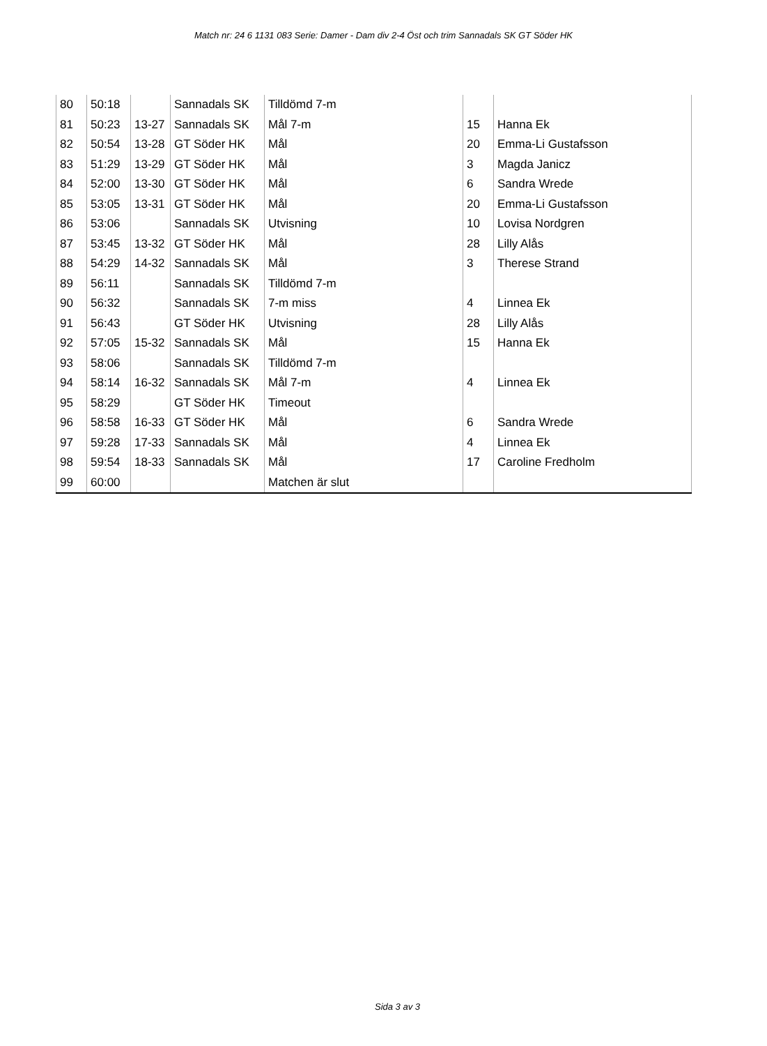Match nr: 24 6 1131 083 Serie: Damer - Dam div 2-4 Öst och trim Sannadals SK GT Söder HK
| 80 | 50:18 | | Sannadals SK | Tilldömd 7-m | | |
| 81 | 50:23 | 13-27 | Sannadals SK | Mål 7-m | 15 | Hanna Ek |
| 82 | 50:54 | 13-28 | GT Söder HK | Mål | 20 | Emma-Li Gustafsson |
| 83 | 51:29 | 13-29 | GT Söder HK | Mål | 3 | Magda Janicz |
| 84 | 52:00 | 13-30 | GT Söder HK | Mål | 6 | Sandra Wrede |
| 85 | 53:05 | 13-31 | GT Söder HK | Mål | 20 | Emma-Li Gustafsson |
| 86 | 53:06 | | Sannadals SK | Utvisning | 10 | Lovisa Nordgren |
| 87 | 53:45 | 13-32 | GT Söder HK | Mål | 28 | Lilly Alås |
| 88 | 54:29 | 14-32 | Sannadals SK | Mål | 3 | Therese Strand |
| 89 | 56:11 | | Sannadals SK | Tilldömd 7-m | | |
| 90 | 56:32 | | Sannadals SK | 7-m miss | 4 | Linnea Ek |
| 91 | 56:43 | | GT Söder HK | Utvisning | 28 | Lilly Alås |
| 92 | 57:05 | 15-32 | Sannadals SK | Mål | 15 | Hanna Ek |
| 93 | 58:06 | | Sannadals SK | Tilldömd 7-m | | |
| 94 | 58:14 | 16-32 | Sannadals SK | Mål 7-m | 4 | Linnea Ek |
| 95 | 58:29 | | GT Söder HK | Timeout | | |
| 96 | 58:58 | 16-33 | GT Söder HK | Mål | 6 | Sandra Wrede |
| 97 | 59:28 | 17-33 | Sannadals SK | Mål | 4 | Linnea Ek |
| 98 | 59:54 | 18-33 | Sannadals SK | Mål | 17 | Caroline Fredholm |
| 99 | 60:00 | | | Matchen är slut | | |
Sida 3 av 3